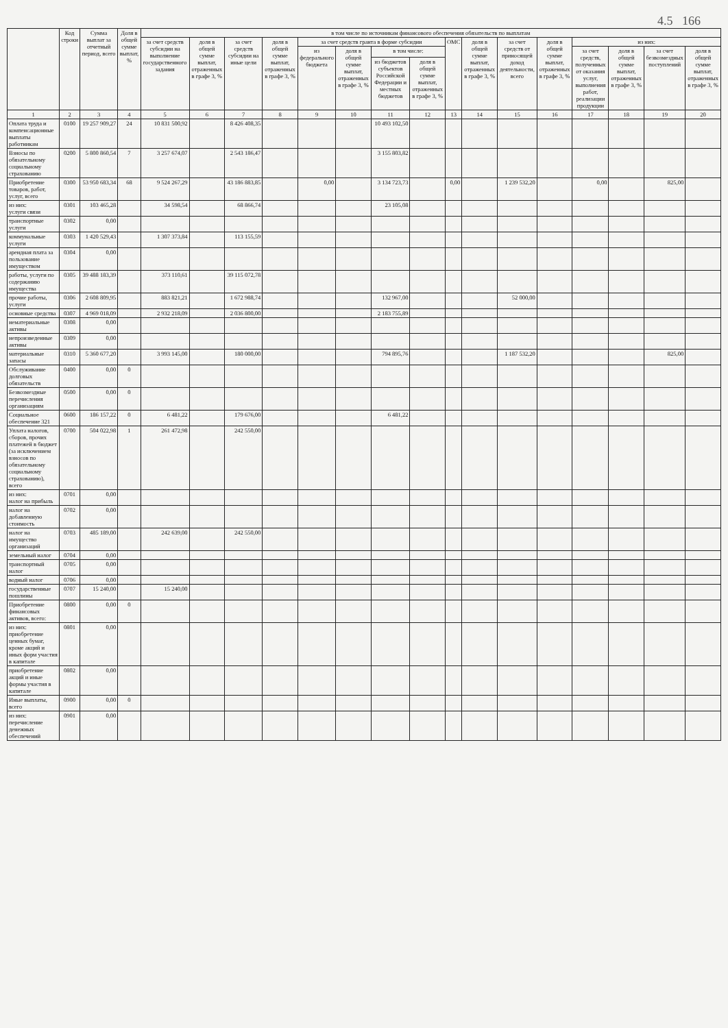4.5 166
| | Код строки | Сумма выплат за отчетный период, всего | Доля в общей сумме выплат, % | в том числе по источникам финансового обеспечения обязательств по выплатам | | | | | | | | | | | | | | | |
| --- | --- | --- | --- | --- | --- | --- | --- | --- | --- | --- | --- | --- | --- | --- | --- | --- | --- | --- | --- |
| | | | | за счет средств субсидии на выполнение государственного задания | доля в общей сумме выплат, отраженных в графе 3, % | за счет средств субсидии на иные цели | доля в общей сумме выплат, отраженных в графе 3, % | за счет средств гранта в форме субсидии | | | | ОМС | доля в общей сумме выплат, отраженных в графе 3, % | за счет средств от приносящей доход деятельности, всего | доля в общей сумме выплат, отраженных в графе 3, % | из них: | | | |
| | | | | | | | | из федерального бюджета | доля в общей сумме выплат, отраженных в графе 3, % | в том числе: | | | | | | за счет средств, полученных от оказания услуг, выполнения работ, реализации продукции | доля в общей сумме выплат, отраженных в графе 3, % | за счет безвозмездных поступлений | доля в общей сумме выплат, отраженных в графе 3, % |
| | | | | | | | | | | из бюджетов субъектов Российской Федерации и местных бюджетов | доля в общей сумме выплат, отраженных в графе 3, % | | | | | | | | |
| 1 | 2 | 3 | 4 | 5 | 6 | 7 | 8 | 9 | 10 | 11 | 12 | 13 | 14 | 15 | 16 | 17 | 18 | 19 | 20 |
| Оплата труда и компенсационные выплаты работникам | 0100 | 19 257 909,27 | 24 | 10 831 500,92 | | 8 426 408,35 | | | | 10 493 102,50 | | | | | | | | | |
| Взносы по обязательному социальному страхованию | 0200 | 5 800 860,54 | 7 | 3 257 674,07 | | 2 543 186,47 | | | | 3 155 803,82 | | | | | | | | | |
| Приобретение товаров, работ, услуг, всего | 0300 | 53 950 683,34 | 68 | 9 524 267,29 | | 43 186 883,85 | | 0,00 | | 3 134 723,73 | | 0,00 | | 1 239 532,20 | | 0,00 | | 825,00 | |
| из них: услуги связи | 0301 | 103 465,28 | | 34 598,54 | | 68 866,74 | | | | 23 105,08 | | | | | | | | | |
| транспортные услуги | 0302 | 0,00 | | | | | | | | | | | | | | | | | |
| коммунальные услуги | 0303 | 1 420 529,43 | | 1 307 373,84 | | 113 155,59 | | | | | | | | | | | | | |
| арендная плата за пользование имуществом | 0304 | 0,00 | | | | | | | | | | | | | | | | | |
| работы, услуги по содержанию имущества | 0305 | 39 488 183,39 | | 373 110,61 | | 39 115 072,78 | | | | | | | | | | | | | |
| прочие работы, услуги | 0306 | 2 608 809,95 | | 883 821,21 | | 1 672 988,74 | | | | 132 967,00 | | | | 52 000,00 | | | | | |
| основные средства | 0307 | 4 969 018,09 | | 2 932 218,09 | | 2 036 800,00 | | | | 2 183 755,89 | | | | | | | | | |
| нематериальные активы | 0308 | 0,00 | | | | | | | | | | | | | | | | | |
| непроизведенные активы | 0309 | 0,00 | | | | | | | | | | | | | | | | | |
| материальные запасы | 0310 | 5 360 677,20 | | 3 993 145,00 | | 180 000,00 | | | | 794 895,76 | | | | 1 187 532,20 | | | | 825,00 | |
| Обслуживание долговых обязательств | 0400 | 0,00 | 0 | | | | | | | | | | | | | | | | |
| Безвозмездные перечисления организациям | 0500 | 0,00 | 0 | | | | | | | | | | | | | | | | |
| Социальное обеспечение 321 | 0600 | 186 157,22 | 0 | 6 481,22 | | 179 676,00 | | | | 6 481,22 | | | | | | | | | |
| Уплата налогов, сборов, прочих платежей в бюджет (за исключением взносов по обязательному социальному страхованию), всего | 0700 | 504 022,98 | 1 | 261 472,98 | | 242 550,00 | | | | | | | | | | | | | |
| из них: налог на прибыль | 0701 | 0,00 | | | | | | | | | | | | | | | | | |
| налог на добавленную стоимость | 0702 | 0,00 | | | | | | | | | | | | | | | | | |
| налог на имущество организаций | 0703 | 485 189,00 | | 242 639,00 | | 242 550,00 | | | | | | | | | | | | | |
| земельный налог | 0704 | 0,00 | | | | | | | | | | | | | | | | | |
| транспортный налог | 0705 | 0,00 | | | | | | | | | | | | | | | | | |
| водный налог | 0706 | 0,00 | | | | | | | | | | | | | | | | | |
| государственные пошлины | 0707 | 15 240,00 | | 15 240,00 | | | | | | | | | | | | | | | |
| Приобретение финансовых активов, всего: | 0800 | 0,00 | 0 | | | | | | | | | | | | | | | | |
| из них: приобретение ценных бумаг, кроме акций и иных форм участия в капитале | 0801 | 0,00 | | | | | | | | | | | | | | | | | |
| приобретение акций и иные формы участия в капитале | 0802 | 0,00 | | | | | | | | | | | | | | | | | |
| Иные выплаты, всего | 0900 | 0,00 | 0 | | | | | | | | | | | | | | | | |
| из них: перечисление денежных обеспечений | 0901 | 0,00 | | | | | | | | | | | | | | | | | |